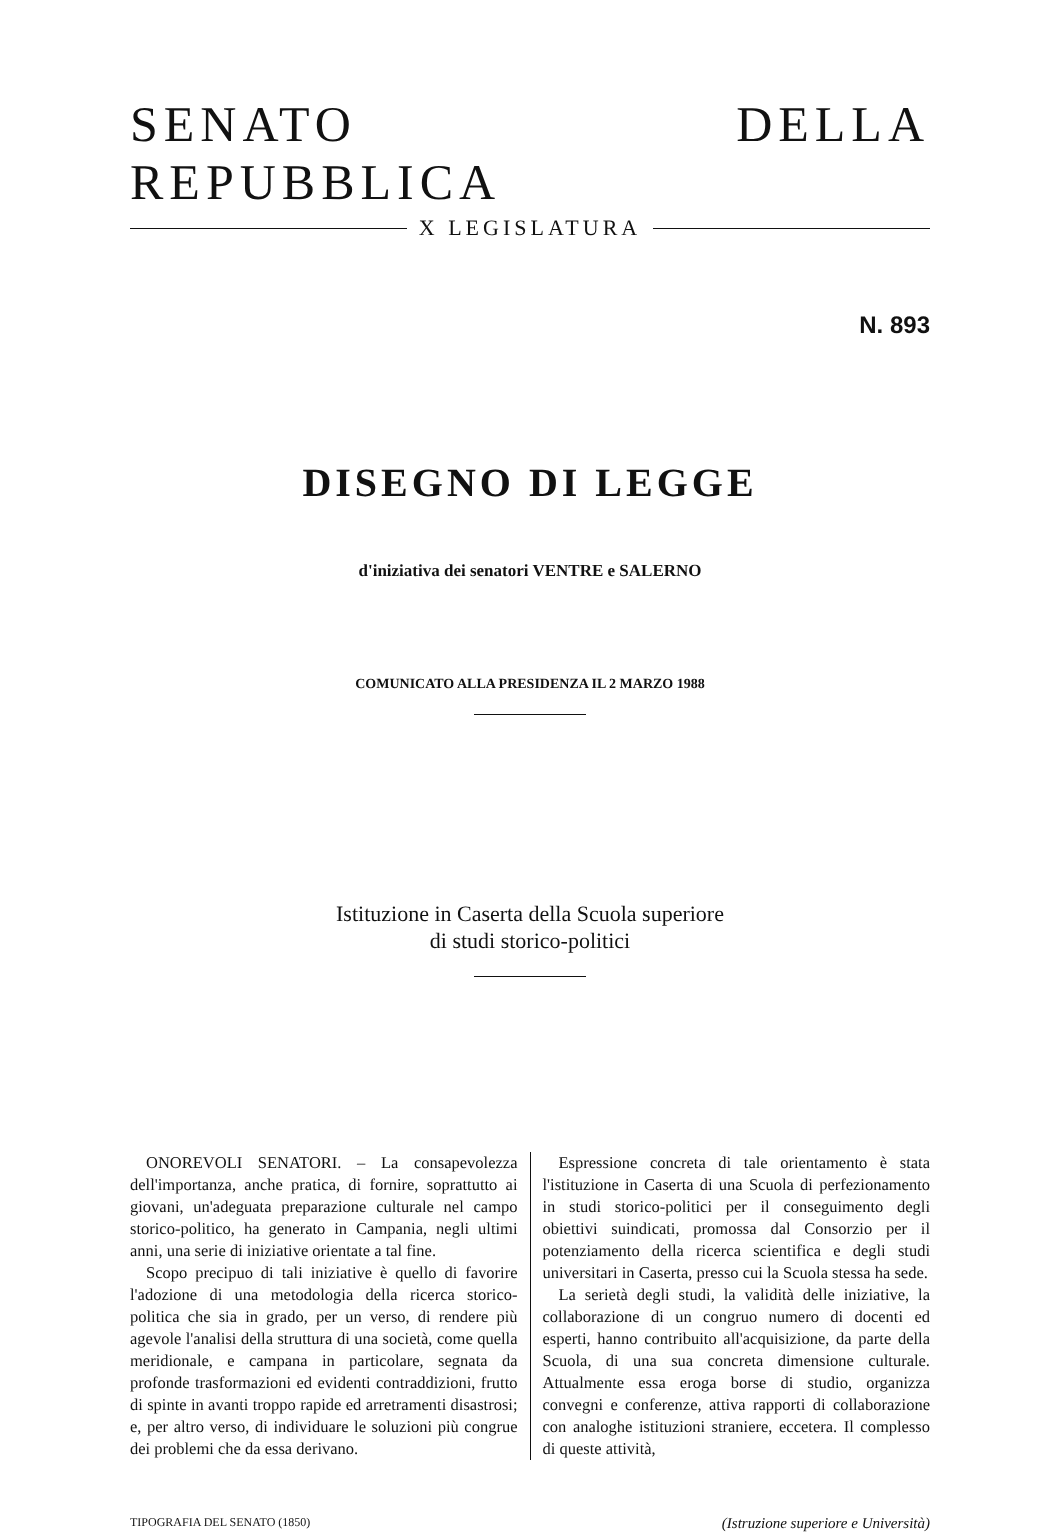SENATO DELLA REPUBBLICA
X LEGISLATURA
N. 893
DISEGNO DI LEGGE
d'iniziativa dei senatori VENTRE e SALERNO
COMUNICATO ALLA PRESIDENZA IL 2 MARZO 1988
Istituzione in Caserta della Scuola superiore
di studi storico-politici
ONOREVOLI SENATORI. – La consapevolezza dell'importanza, anche pratica, di fornire, soprattutto ai giovani, un'adeguata preparazione culturale nel campo storico-politico, ha generato in Campania, negli ultimi anni, una serie di iniziative orientate a tal fine.
Scopo precipuo di tali iniziative è quello di favorire l'adozione di una metodologia della ricerca storico-politica che sia in grado, per un verso, di rendere più agevole l'analisi della struttura di una società, come quella meridionale, e campana in particolare, segnata da profonde trasformazioni ed evidenti contraddizioni, frutto di spinte in avanti troppo rapide ed arretramenti disastrosi; e, per altro verso, di individuare le soluzioni più congrue dei problemi che da essa derivano.
Espressione concreta di tale orientamento è stata l'istituzione in Caserta di una Scuola di perfezionamento in studi storico-politici per il conseguimento degli obiettivi suindicati, promossa dal Consorzio per il potenziamento della ricerca scientifica e degli studi universitari in Caserta, presso cui la Scuola stessa ha sede.
La serietà degli studi, la validità delle iniziative, la collaborazione di un congruo numero di docenti ed esperti, hanno contribuito all'acquisizione, da parte della Scuola, di una sua concreta dimensione culturale. Attualmente essa eroga borse di studio, organizza convegni e conferenze, attiva rapporti di collaborazione con analoghe istituzioni straniere, eccetera. Il complesso di queste attività,
TIPOGRAFIA DEL SENATO (1850) (Istruzione superiore e Università)